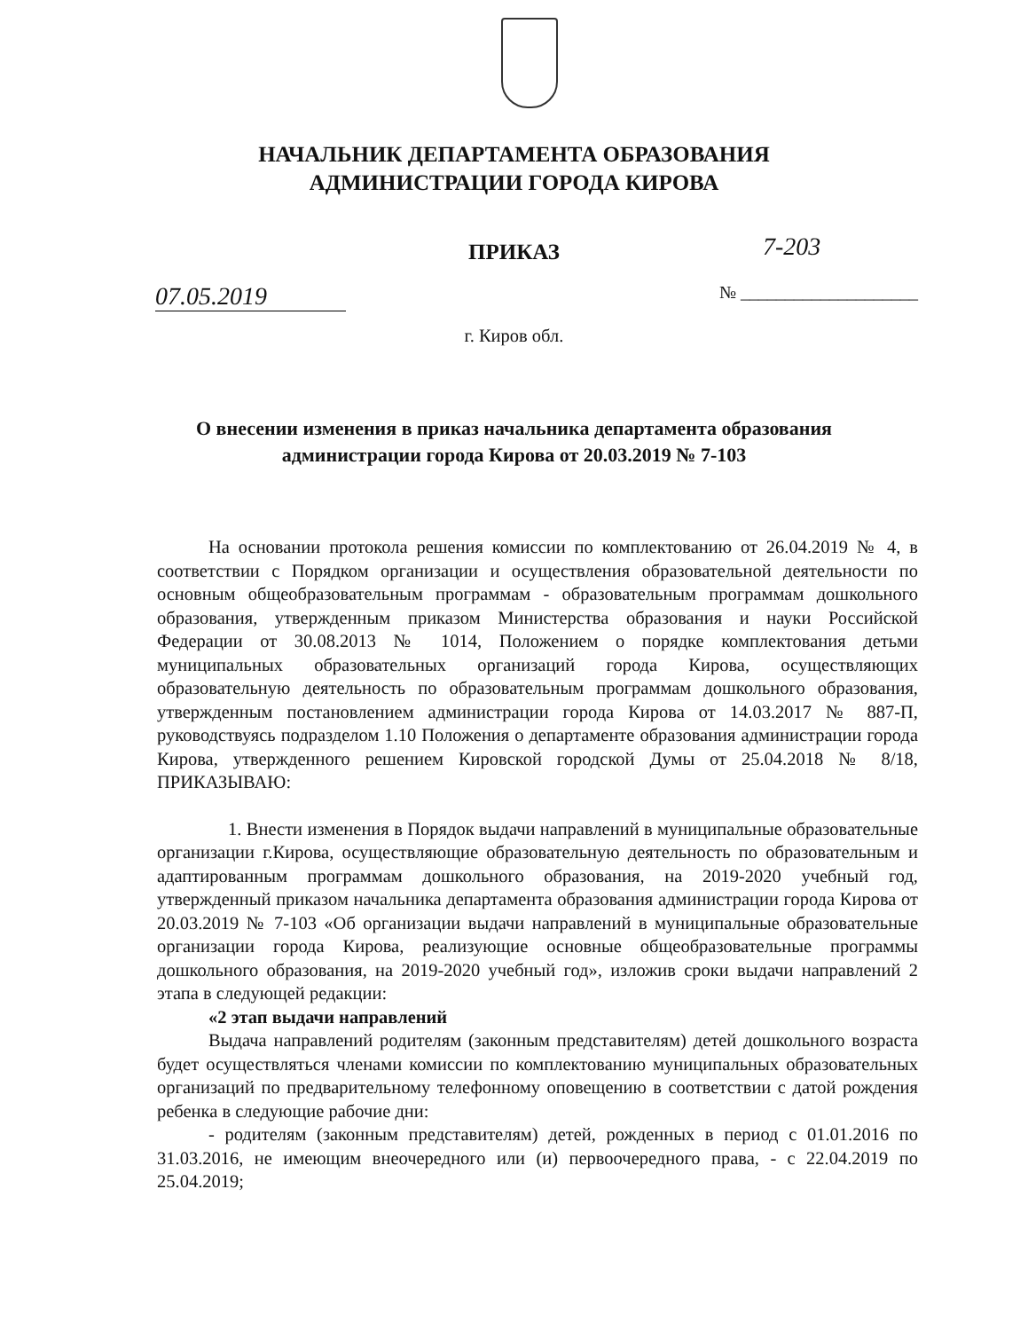7-203
НАЧАЛЬНИК ДЕПАРТАМЕНТА ОБРАЗОВАНИЯ
АДМИНИСТРАЦИИ ГОРОДА КИРОВА
ПРИКАЗ
07.05.2019 № ____________________
г. Киров обл.
О внесении изменения в приказ начальника департамента образования
администрации города Кирова от 20.03.2019 № 7-103
На основании протокола решения комиссии по комплектованию от 26.04.2019 № 4, в соответствии с Порядком организации и осуществления образовательной деятельности по основным общеобразовательным программам - образовательным программам дошкольного образования, утвержденным приказом Министерства образования и науки Российской Федерации от 30.08.2013 № 1014, Положением о порядке комплектования детьми муниципальных образовательных организаций города Кирова, осуществляющих образовательную деятельность по образовательным программам дошкольного образования, утвержденным постановлением администрации города Кирова от 14.03.2017 № 887-П, руководствуясь подразделом 1.10 Положения о департаменте образования администрации города Кирова, утвержденного решением Кировской городской Думы от 25.04.2018 № 8/18, ПРИКАЗЫВАЮ:
1. Внести изменения в Порядок выдачи направлений в муниципальные образовательные организации г.Кирова, осуществляющие образовательную деятельность по образовательным и адаптированным программам дошкольного образования, на 2019-2020 учебный год, утвержденный приказом начальника департамента образования администрации города Кирова от 20.03.2019 № 7-103 «Об организации выдачи направлений в муниципальные образовательные организации города Кирова, реализующие основные общеобразовательные программы дошкольного образования, на 2019-2020 учебный год», изложив сроки выдачи направлений 2 этапа в следующей редакции:
«2 этап выдачи направлений
Выдача направлений родителям (законным представителям) детей дошкольного возраста будет осуществляться членами комиссии по комплектованию муниципальных образовательных организаций по предварительному телефонному оповещению в соответствии с датой рождения ребенка в следующие рабочие дни:
- родителям (законным представителям) детей, рожденных в период с 01.01.2016 по 31.03.2016, не имеющим внеочередного или (и) первоочередного права, - с 22.04.2019 по 25.04.2019;